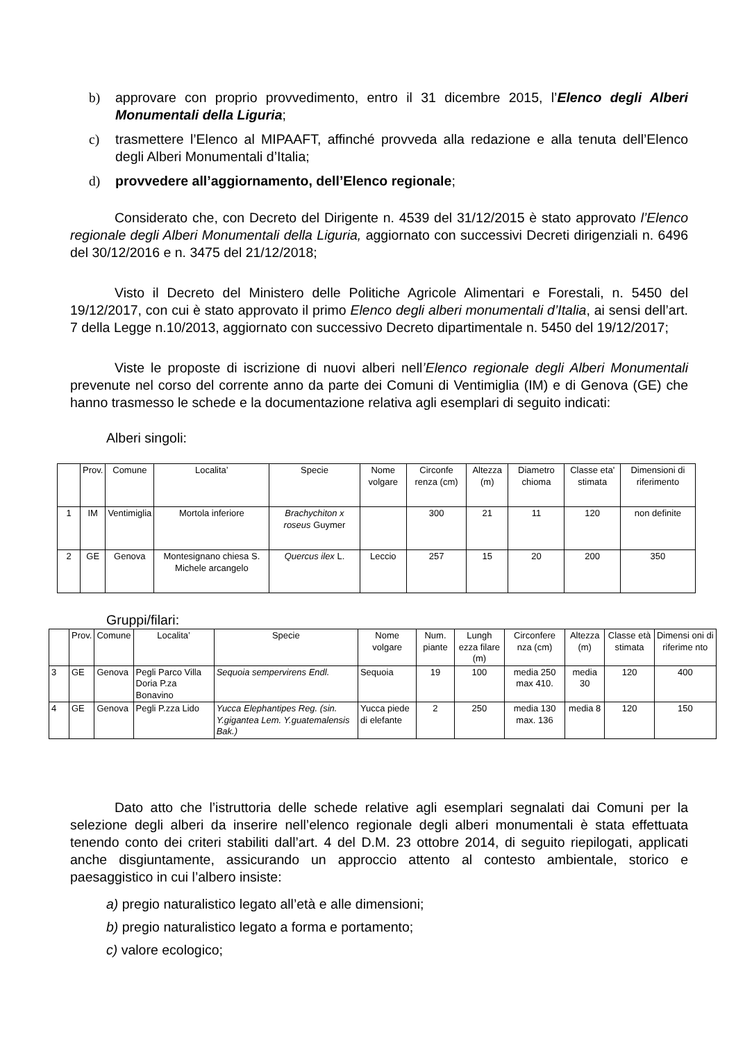b) approvare con proprio provvedimento, entro il 31 dicembre 2015, l’Elenco degli Alberi Monumentali della Liguria;
c) trasmettere l’Elenco al MIPAAFT, affinché provveda alla redazione e alla tenuta dell’Elenco degli Alberi Monumentali d’Italia;
d) provvedere all’aggiornamento, dell’Elenco regionale;
Considerato che, con Decreto del Dirigente n. 4539 del 31/12/2015 è stato approvato l’Elenco regionale degli Alberi Monumentali della Liguria, aggiornato con successivi Decreti dirigenziali n. 6496 del 30/12/2016 e n. 3475 del 21/12/2018;
Visto il Decreto del Ministero delle Politiche Agricole Alimentari e Forestali, n. 5450 del 19/12/2017, con cui è stato approvato il primo Elenco degli alberi monumentali d’Italia, ai sensi dell’art. 7 della Legge n.10/2013, aggiornato con successivo Decreto dipartimentale n. 5450 del 19/12/2017;
Viste le proposte di iscrizione di nuovi alberi nell’Elenco regionale degli Alberi Monumentali prevenute nel corso del corrente anno da parte dei Comuni di Ventimiglia (IM) e di Genova (GE) che hanno trasmesso le schede e la documentazione relativa agli esemplari di seguito indicati:
Alberi singoli:
| | Prov. | Comune | Localita’ | Specie | Nome volgare | Circonfe renza (cm) | Altezza (m) | Diametro chioma | Classe eta' stimata | Dimensioni di riferimento |
| 1 | IM | Ventimiglia | Mortola inferiore | Brachychiton x roseus Guymer | | 300 | 21 | 11 | 120 | non definite |
| 2 | GE | Genova | Montesignano chiesa S. Michele arcangelo | Quercus ilex L. | Leccio | 257 | 15 | 20 | 200 | 350 |
Gruppi/filari:
| | Prov. | Comune | Localita’ | Specie | Nome volgare | Num. piante | Lungh ezza filare (m) | Circonfere nza (cm) | Altezza (m) | Classe età stimata | Dimensi oni di riferime nto |
| 3 | GE | Genova | Pegli Parco Villa Doria P.za Bonavino | Sequoia sempervirens Endl. | Sequoia | 19 | 100 | media 250 max 410. | media 30 | 120 | 400 |
| 4 | GE | Genova | Pegli P.zza Lido | Yucca Elephantipes Reg. (sin. Y.gigantea Lem. Y.guatemalensis Bak.) | Yucca piede di elefante | 2 | 250 | media 130 max. 136 | media 8 | 120 | 150 |
Dato atto che l’istruttoria delle schede relative agli esemplari segnalati dai Comuni per la selezione degli alberi da inserire nell’elenco regionale degli alberi monumentali è stata effettuata tenendo conto dei criteri stabiliti dall’art. 4 del D.M. 23 ottobre 2014, di seguito riepilogati, applicati anche disgiuntamente, assicurando un approccio attento al contesto ambientale, storico e paesaggistico in cui l’albero insiste:
a) pregio naturalistico legato all’età e alle dimensioni;
b) pregio naturalistico legato a forma e portamento;
c) valore ecologico;